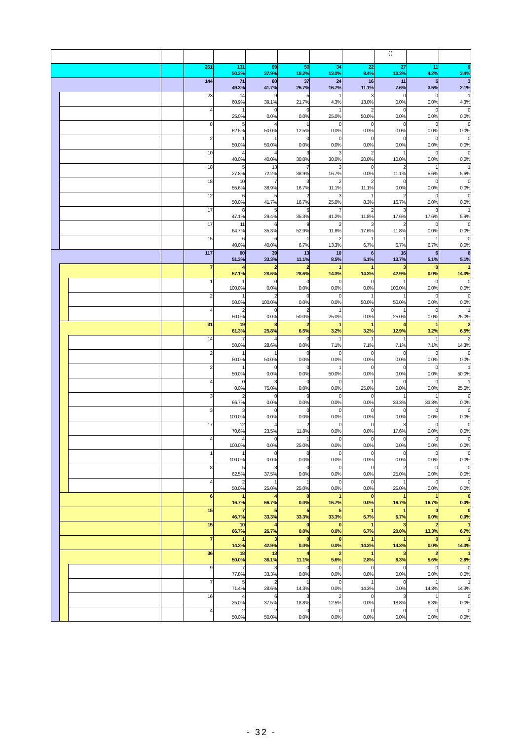| | | | | | | | | | | ( ) | | |
| | | | | 261 | 131 50.2% | 99 37.9% | 50 19.2% | 34 13.0% | 22 8.4% | 27 10.3% | 11 4.2% | 9 3.4% |
| | | | | 144 | 71 49.3% | 60 41.7% | 37 25.7% | 24 16.7% | 16 11.1% | 11 7.6% | 5 3.5% | 3 2.1% |
| | | | | 23 | 14 60.9% | 9 39.1% | 5 21.7% | 1 4.3% | 3 13.0% | 0 0.0% | 0 0.0% | 1 4.3% |
| | | | | 4 | 1 25.0% | 0 0.0% | 0 0.0% | 1 25.0% | 2 50.0% | 0 0.0% | 0 0.0% | 0 0.0% |
| | | | | 8 | 5 62.5% | 4 50.0% | 1 12.5% | 0 0.0% | 0 0.0% | 0 0.0% | 0 0.0% | 0 0.0% |
| | | | | 2 | 1 50.0% | 1 50.0% | 0 0.0% | 0 0.0% | 0 0.0% | 0 0.0% | 0 0.0% | 0 0.0% |
| | | | | 10 | 4 40.0% | 4 40.0% | 3 30.0% | 3 30.0% | 2 20.0% | 1 10.0% | 0 0.0% | 0 0.0% |
| | | | | 18 | 5 27.8% | 13 72.2% | 7 38.9% | 3 16.7% | 0 0.0% | 2 11.1% | 1 5.6% | 1 5.6% |
| | | | | 18 | 10 55.6% | 7 38.9% | 3 16.7% | 2 11.1% | 2 11.1% | 0 0.0% | 0 0.0% | 0 0.0% |
| | | | | 12 | 6 50.0% | 5 41.7% | 2 16.7% | 3 25.0% | 1 8.3% | 2 16.7% | 0 0.0% | 0 0.0% |
| | | | | 17 | 8 47.1% | 5 29.4% | 6 35.3% | 7 41.2% | 2 11.8% | 3 17.6% | 3 17.6% | 1 5.9% |
| | | | | 17 | 11 64.7% | 6 35.3% | 9 52.9% | 2 11.8% | 3 17.6% | 2 11.8% | 0 0.0% | 0 0.0% |
| | | | | 15 | 6 40.0% | 6 40.0% | 1 6.7% | 2 13.3% | 1 6.7% | 1 6.7% | 1 6.7% | 0 0.0% |
| | | | | 117 | 60 51.3% | 39 33.3% | 13 11.1% | 10 8.5% | 6 5.1% | 16 13.7% | 6 5.1% | 6 5.1% |
| | | | | 7 | 4 57.1% | 2 28.6% | 2 28.6% | 1 14.3% | 1 14.3% | 3 42.9% | 0 0.0% | 1 14.3% |
| | | | | 1 | 1 100.0% | 0 0.0% | 0 0.0% | 0 0.0% | 0 0.0% | 1 100.0% | 0 0.0% | 0 0.0% |
| | | | | 2 | 1 50.0% | 2 100.0% | 0 0.0% | 0 0.0% | 1 50.0% | 1 50.0% | 0 0.0% | 0 0.0% |
| | | | | 4 | 2 50.0% | 0 0.0% | 2 50.0% | 1 25.0% | 0 0.0% | 1 25.0% | 0 0.0% | 1 25.0% |
| | | | | 31 | 19 61.3% | 8 25.8% | 2 6.5% | 1 3.2% | 1 3.2% | 4 12.9% | 1 3.2% | 2 6.5% |
| | | | | 14 | 7 50.0% | 4 28.6% | 0 0.0% | 1 7.1% | 1 7.1% | 1 7.1% | 1 7.1% | 2 14.3% |
| | | | | 2 | 1 50.0% | 1 50.0% | 0 0.0% | 0 0.0% | 0 0.0% | 0 0.0% | 0 0.0% | 0 0.0% |
| | | | | 2 | 1 50.0% | 0 0.0% | 0 0.0% | 1 50.0% | 0 0.0% | 0 0.0% | 0 0.0% | 1 50.0% |
| | | | | 4 | 0 0.0% | 3 75.0% | 0 0.0% | 0 0.0% | 1 25.0% | 0 0.0% | 0 0.0% | 1 25.0% |
| | | | | 3 | 2 66.7% | 0 0.0% | 0 0.0% | 0 0.0% | 0 0.0% | 1 33.3% | 1 33.3% | 0 0.0% |
| | | | | 3 | 3 100.0% | 0 0.0% | 0 0.0% | 0 0.0% | 0 0.0% | 0 0.0% | 0 0.0% | 0 0.0% |
| | | | | 17 | 12 70.6% | 4 23.5% | 2 11.8% | 0 0.0% | 0 0.0% | 3 17.6% | 0 0.0% | 0 0.0% |
| | | | | 4 | 4 100.0% | 0 0.0% | 1 25.0% | 0 0.0% | 0 0.0% | 0 0.0% | 0 0.0% | 0 0.0% |
| | | | | 1 | 1 100.0% | 0 0.0% | 0 0.0% | 0 0.0% | 0 0.0% | 0 0.0% | 0 0.0% | 0 0.0% |
| | | | | 8 | 5 62.5% | 3 37.5% | 0 0.0% | 0 0.0% | 0 0.0% | 2 25.0% | 0 0.0% | 0 0.0% |
| | | | | 4 | 2 50.0% | 1 25.0% | 1 25.0% | 0 0.0% | 0 0.0% | 1 25.0% | 0 0.0% | 0 0.0% |
| | | | | 6 | 1 16.7% | 4 66.7% | 0 0.0% | 1 16.7% | 0 0.0% | 1 16.7% | 1 16.7% | 0 0.0% |
| | | | | 15 | 7 46.7% | 5 33.3% | 5 33.3% | 5 33.3% | 1 6.7% | 1 6.7% | 0 0.0% | 0 0.0% |
| | | | | 15 | 10 66.7% | 4 26.7% | 0 0.0% | 0 0.0% | 1 6.7% | 3 20.0% | 2 13.3% | 1 6.7% |
| | | | | 7 | 1 14.3% | 3 42.9% | 0 0.0% | 0 0.0% | 1 14.3% | 1 14.3% | 0 0.0% | 1 14.3% |
| | | | | 36 | 18 50.0% | 13 36.1% | 4 11.1% | 2 5.6% | 1 2.8% | 3 8.3% | 2 5.6% | 1 2.8% |
| | | | | 9 | 7 77.8% | 3 33.3% | 0 0.0% | 0 0.0% | 0 0.0% | 0 0.0% | 0 0.0% | 0 0.0% |
| | | | | 7 | 5 71.4% | 2 28.6% | 1 14.3% | 0 0.0% | 1 14.3% | 0 0.0% | 1 14.3% | 1 14.3% |
| | | | | 16 | 4 25.0% | 6 37.5% | 3 18.8% | 2 12.5% | 0 0.0% | 3 18.8% | 1 6.3% | 0 0.0% |
| | | | | 4 | 2 50.0% | 2 50.0% | 0 0.0% | 0 0.0% | 0 0.0% | 0 0.0% | 0 0.0% | 0 0.0% |
- 32 -